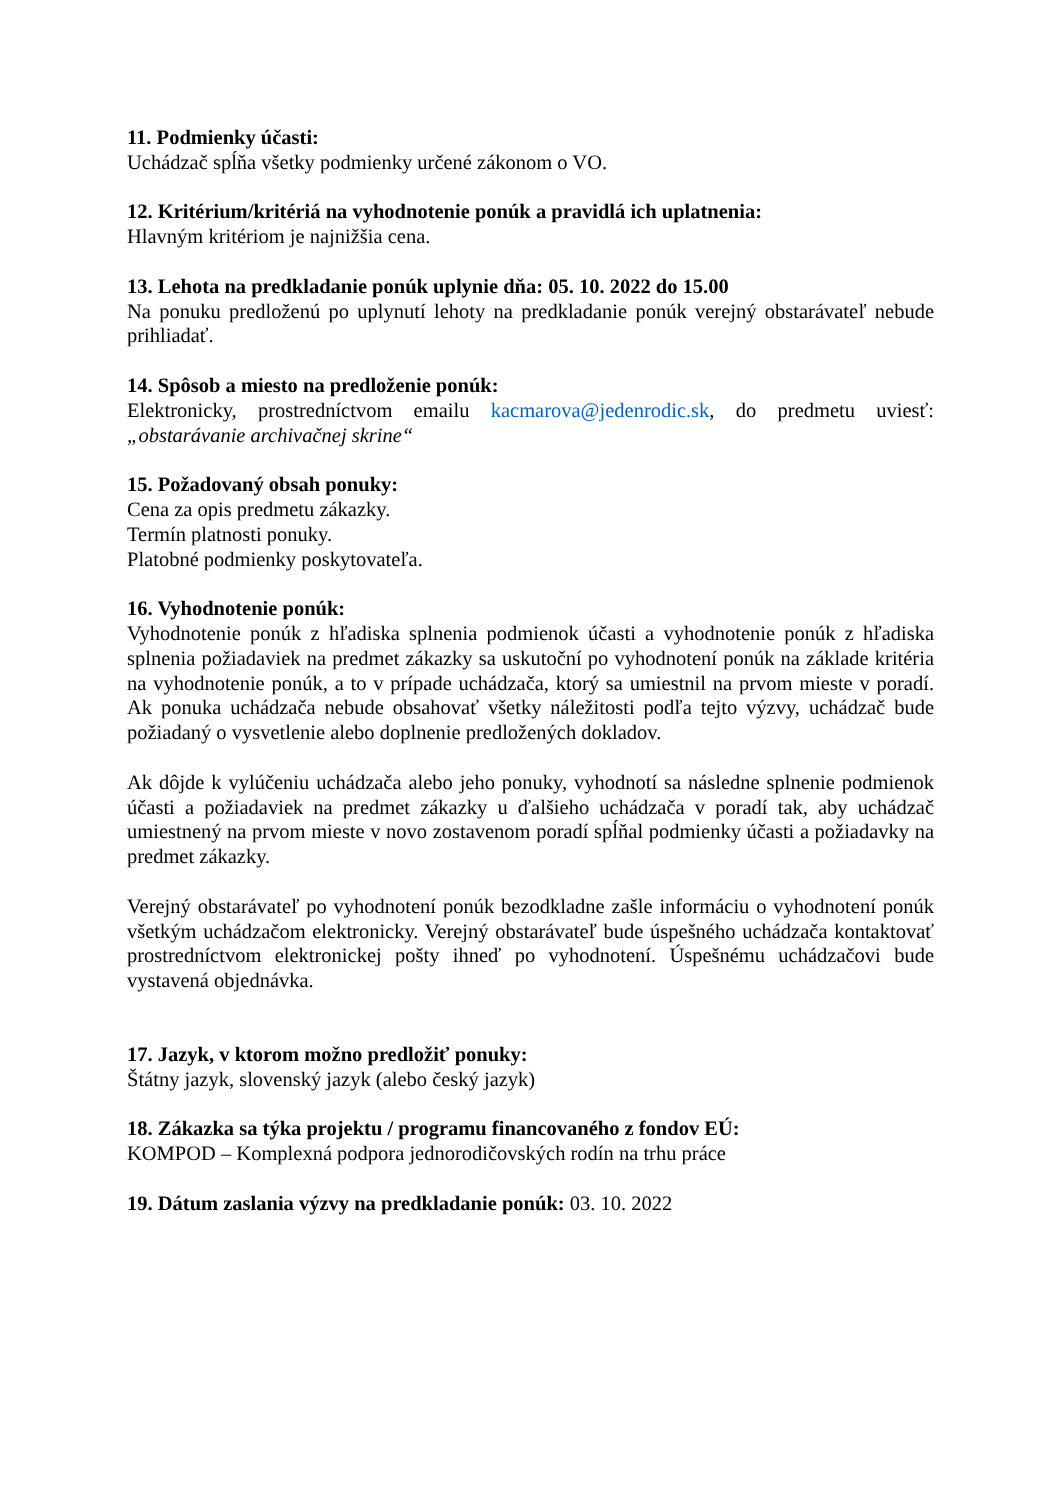11. Podmienky účasti:
Uchádzač spĺňa všetky podmienky určené zákonom o VO.
12. Kritérium/kritériá na vyhodnotenie ponúk a pravidlá ich uplatnenia:
Hlavným kritériom je najnižšia cena.
13. Lehota na predkladanie ponúk uplynie dňa: 05. 10. 2022 do 15.00
Na ponuku predloženú po uplynutí lehoty na predkladanie ponúk verejný obstarávateľ nebude prihliadať.
14. Spôsob a miesto na predloženie ponúk:
Elektronicky, prostredníctvom emailu kacmarova@jedenrodic.sk, do predmetu uviesť: „obstarávanie archivačnej skrine“
15. Požadovaný obsah ponuky:
Cena za opis predmetu zákazky.
Termín platnosti ponuky.
Platobné podmienky poskytovateľa.
16. Vyhodnotenie ponúk:
Vyhodnotenie ponúk z hľadiska splnenia podmienok účasti a vyhodnotenie ponúk z hľadiska splnenia požiadaviek na predmet zákazky sa uskutoční po vyhodnotení ponúk na základe kritéria na vyhodnotenie ponúk, a to v prípade uchádzača, ktorý sa umiestnil na prvom mieste v poradí. Ak ponuka uchádzača nebude obsahovať všetky náležitosti podľa tejto výzvy, uchádzač bude požiadaný o vysvetlenie alebo doplnenie predložených dokladov.
Ak dôjde k vylúčeniu uchádzača alebo jeho ponuky, vyhodnotí sa následne splnenie podmienok účasti a požiadaviek na predmet zákazky u ďalšieho uchádzača v poradí tak, aby uchádzač umiestnený na prvom mieste v novo zostavenom poradí spĺňal podmienky účasti a požiadavky na predmet zákazky.
Verejný obstarávateľ po vyhodnotení ponúk bezodkladne zašle informáciu o vyhodnotení ponúk všetkým uchádzačom elektronicky. Verejný obstarávateľ bude úspešného uchádzača kontaktovať prostredníctvom elektronickej pošty ihneď po vyhodnotení. Úspešnému uchádzačovi bude vystavená objednávka.
17. Jazyk, v ktorom možno predložiť ponuky:
Štátny jazyk, slovenský jazyk (alebo český jazyk)
18. Zákazka sa týka projektu / programu financovaného z fondov EÚ:
KOMPOD – Komplexná podpora jednorodičovských rodín na trhu práce
19. Dátum zaslania výzvy na predkladanie ponúk: 03. 10. 2022